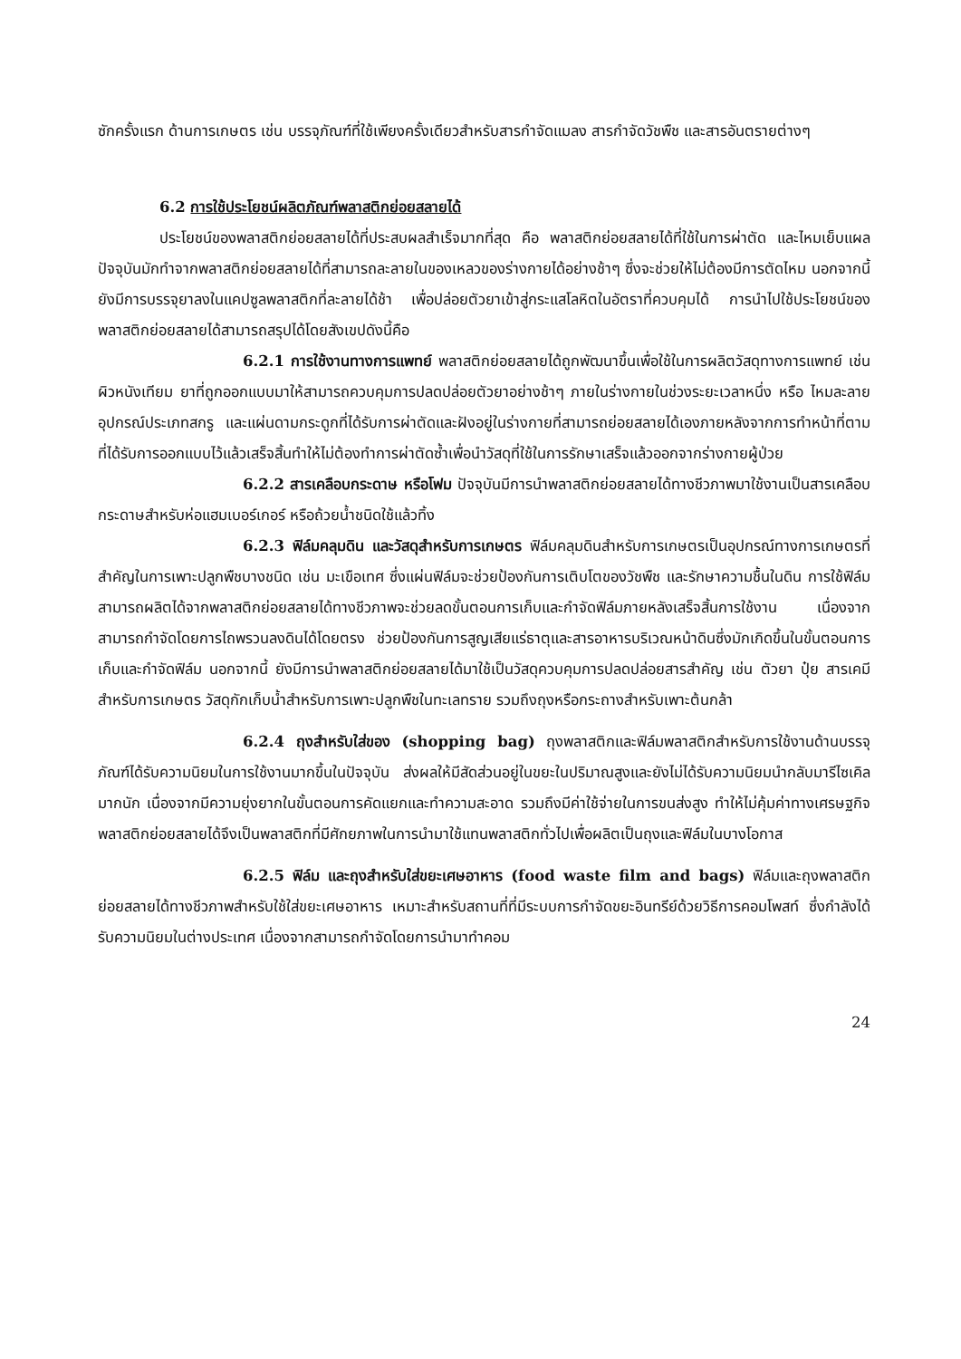ซักครั้งแรก ด้านการเกษตร เช่น บรรจุภัณฑ์ที่ใช้เพียงครั้งเดียวสำหรับสารกำจัดแมลง สารกำจัดวัชพืช และสารอันตรายต่างๆ
6.2 การใช้ประโยชน์ผลิตภัณฑ์พลาสติกย่อยสลายได้
ประโยชน์ของพลาสติกย่อยสลายได้ที่ประสบผลสำเร็จมากที่สุด คือ พลาสติกย่อยสลายได้ที่ใช้ในการผ่าตัด และไหมเย็บแผล ปัจจุบันมักทำจากพลาสติกย่อยสลายได้ที่สามารถละลายในของเหลวของร่างกายได้อย่างช้าๆ ซึ่งจะช่วยให้ไม่ต้องมีการตัดไหม นอกจากนี้ ยังมีการบรรจุยาลงในแคปซูลพลาสติกที่ละลายได้ช้า เพื่อปล่อยตัวยาเข้าสู่กระแสโลหิตในอัตราที่ควบคุมได้ การนำไปใช้ประโยชน์ของพลาสติกย่อยสลายได้สามารถสรุปได้โดยสังเขปดังนี้คือ
6.2.1 การใช้งานทางการแพทย์ พลาสติกย่อยสลายได้ถูกพัฒนาขึ้นเพื่อใช้ในการผลิตวัสดุทางการแพทย์ เช่น ผิวหนังเทียม ยาที่ถูกออกแบบมาให้สามารถควบคุมการปลดปล่อยตัวยาอย่างช้าๆ ภายในร่างกายในช่วงระยะเวลาหนึ่ง หรือ ไหมละลาย อุปกรณ์ประเภทสกรู และแผ่นดามกระดูกที่ได้รับการผ่าตัดและฝังอยู่ในร่างกายที่สามารถย่อยสลายได้เองภายหลังจากการทำหน้าที่ตามที่ได้รับการออกแบบไว้แล้วเสร็จสิ้นทำให้ไม่ต้องทำการผ่าตัดซ้ำเพื่อนำวัสดุที่ใช้ในการรักษาเสร็จแล้วออกจากร่างกายผู้ป่วย
6.2.2 สารเคลือบกระดาษ หรือโฟม ปัจจุบันมีการนำพลาสติกย่อยสลายได้ทางชีวภาพมาใช้งานเป็นสารเคลือบกระดาษสำหรับห่อแฮมเบอร์เกอร์ หรือถ้วยน้ำชนิดใช้แล้วทิ้ง
6.2.3 ฟิล์มคลุมดิน และวัสดุสำหรับการเกษตร ฟิล์มคลุมดินสำหรับการเกษตรเป็นอุปกรณ์ทางการเกษตรที่สำคัญในการเพาะปลูกพืชบางชนิด เช่น มะเขือเทศ ซึ่งแผ่นฟิล์มจะช่วยป้องกันการเติบโตของวัชพืช และรักษาความชื้นในดิน การใช้ฟิล์มสามารถผลิตได้จากพลาสติกย่อยสลายได้ทางชีวภาพจะช่วยลดขั้นตอนการเก็บและกำจัดฟิล์มภายหลังเสร็จสิ้นการใช้งาน เนื่องจากสามารถกำจัดโดยการไถพรวนลงดินได้โดยตรง ช่วยป้องกันการสูญเสียแร่ธาตุและสารอาหารบริเวณหน้าดินซึ่งมักเกิดขึ้นในขั้นตอนการเก็บและกำจัดฟิล์ม นอกจากนี้ ยังมีการนำพลาสติกย่อยสลายได้มาใช้เป็นวัสดุควบคุมการปลดปล่อยสารสำคัญ เช่น ตัวยา ปุ๋ย สารเคมีสำหรับการเกษตร วัสดุกักเก็บน้ำสำหรับการเพาะปลูกพืชในทะเลทราย รวมถึงถุงหรือกระถางสำหรับเพาะต้นกล้า
6.2.4 ถุงสำหรับใส่ของ (shopping bag) ถุงพลาสติกและฟิล์มพลาสติกสำหรับการใช้งานด้านบรรจุภัณฑ์ได้รับความนิยมในการใช้งานมากขึ้นในปัจจุบัน ส่งผลให้มีสัดส่วนอยู่ในขยะในปริมาณสูงและยังไม่ได้รับความนิยมนำกลับมารีไซเคิลมากนัก เนื่องจากมีความยุ่งยากในขั้นตอนการคัดแยกและทำความสะอาด รวมถึงมีค่าใช้จ่ายในการขนส่งสูง ทำให้ไม่คุ้มค่าทางเศรษฐกิจ พลาสติกย่อยสลายได้จึงเป็นพลาสติกที่มีศักยภาพในการนำมาใช้แทนพลาสติกทั่วไปเพื่อผลิตเป็นถุงและฟิล์มในบางโอกาส
6.2.5 ฟิล์ม และถุงสำหรับใส่ขยะเศษอาหาร (food waste film and bags) ฟิล์มและถุงพลาสติกย่อยสลายได้ทางชีวภาพสำหรับใช้ใส่ขยะเศษอาหาร เหมาะสำหรับสถานที่ที่มีระบบการกำจัดขยะอินทรีย์ด้วยวิธีการคอมโพสท์ ซึ่งกำลังได้รับความนิยมในต่างประเทศ เนื่องจากสามารถกำจัดโดยการนำมาทำคอม
24